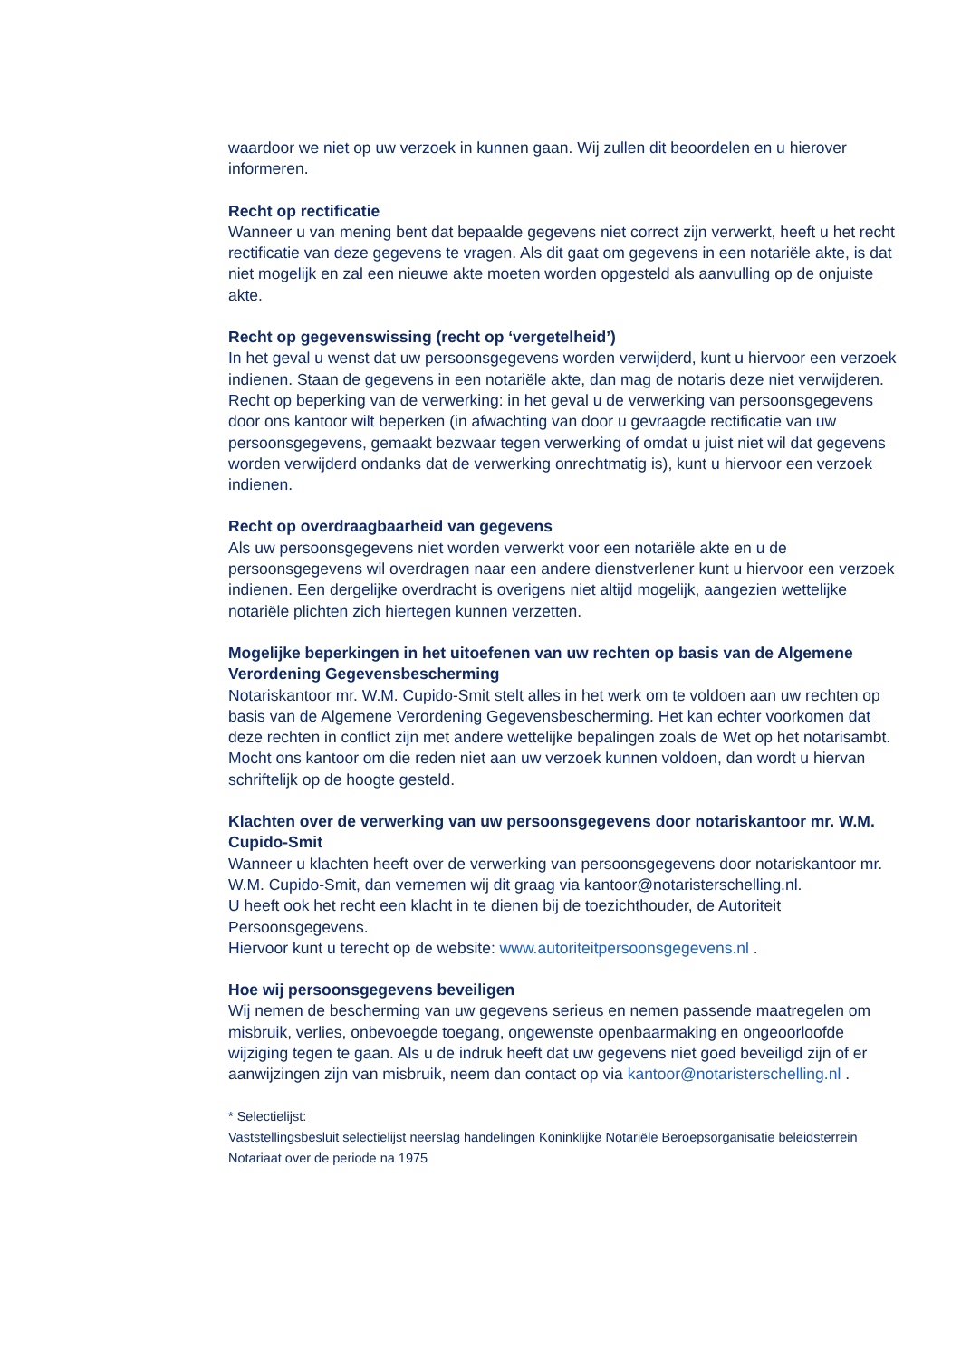waardoor we niet op uw verzoek in kunnen gaan. Wij zullen dit beoordelen en u hierover informeren.
Recht op rectificatie
Wanneer u van mening bent dat bepaalde gegevens niet correct zijn verwerkt, heeft u het recht rectificatie van deze gegevens te vragen. Als dit gaat om gegevens in een notariële akte, is dat niet mogelijk en zal een nieuwe akte moeten worden opgesteld als aanvulling op de onjuiste akte.
Recht op gegevenswissing (recht op ‘vergetelheid’)
In het geval u wenst dat uw persoonsgegevens worden verwijderd, kunt u hiervoor een verzoek indienen. Staan de gegevens in een notariële akte, dan mag de notaris deze niet verwijderen. Recht op beperking van de verwerking: in het geval u de verwerking van persoonsgegevens door ons kantoor wilt beperken (in afwachting van door u gevraagde rectificatie van uw persoonsgegevens, gemaakt bezwaar tegen verwerking of omdat u juist niet wil dat gegevens worden verwijderd ondanks dat de verwerking onrechtmatig is), kunt u hiervoor een verzoek indienen.
Recht op overdraagbaarheid van gegevens
Als uw persoonsgegevens niet worden verwerkt voor een notariële akte en u de persoonsgegevens wil overdragen naar een andere dienstverlener kunt u hiervoor een verzoek indienen. Een dergelijke overdracht is overigens niet altijd mogelijk, aangezien wettelijke notariële plichten zich hiertegen kunnen verzetten.
Mogelijke beperkingen in het uitoefenen van uw rechten op basis van de Algemene Verordening Gegevensbescherming
Notariskantoor mr. W.M. Cupido-Smit stelt alles in het werk om te voldoen aan uw rechten op basis van de Algemene Verordening Gegevensbescherming. Het kan echter voorkomen dat deze rechten in conflict zijn met andere wettelijke bepalingen zoals de Wet op het notarisambt. Mocht ons kantoor om die reden niet aan uw verzoek kunnen voldoen, dan wordt u hiervan schriftelijk op de hoogte gesteld.
Klachten over de verwerking van uw persoonsgegevens door notariskantoor mr. W.M. Cupido-Smit
Wanneer u klachten heeft over de verwerking van persoonsgegevens door notariskantoor mr. W.M. Cupido-Smit, dan vernemen wij dit graag via kantoor@notaristerschelling.nl.
U heeft ook het recht een klacht in te dienen bij de toezichthouder, de Autoriteit Persoonsgegevens.
Hiervoor kunt u terecht op de website: www.autoriteitpersoonsgegevens.nl .
Hoe wij persoonsgegevens beveiligen
Wij nemen de bescherming van uw gegevens serieus en nemen passende maatregelen om misbruik, verlies, onbevoegde toegang, ongewenste openbaarmaking en ongeoorloofde wijziging tegen te gaan. Als u de indruk heeft dat uw gegevens niet goed beveiligd zijn of er aanwijzingen zijn van misbruik, neem dan contact op via kantoor@notaristerschelling.nl .
* Selectielijst:
Vaststellingsbesluit selectielijst neerslag handelingen Koninklijke Notariële Beroepsorganisatie beleidsterrein Notariaat over de periode na 1975